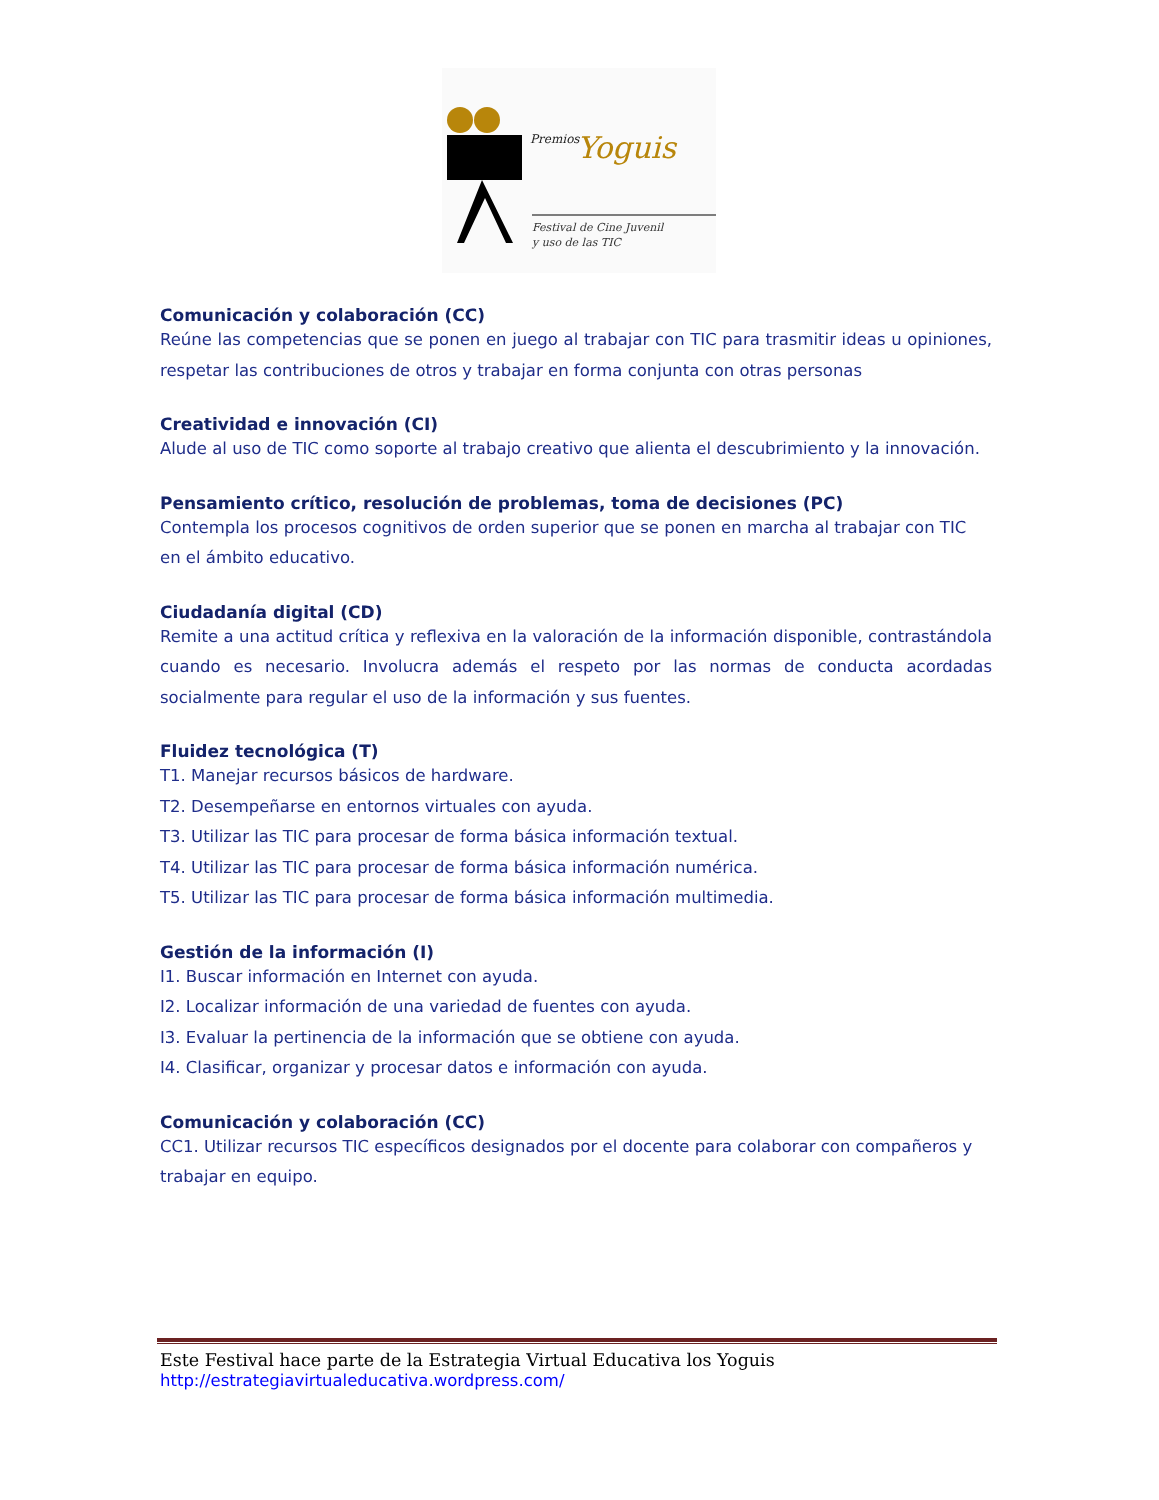Premios
Yoguis
Festival de Cine Juvenil
y uso de las TIC
Comunicación y colaboración (CC)
Reúne las competencias que se ponen en juego al trabajar con TIC para trasmitir ideas u opiniones, respetar las contribuciones de otros y trabajar en forma conjunta con otras personas
Creatividad e innovación (CI)
Alude al uso de TIC como soporte al trabajo creativo que alienta el descubrimiento y la innovación.
Pensamiento crítico, resolución de problemas, toma de decisiones (PC)
Contempla los procesos cognitivos de orden superior que se ponen en marcha al trabajar con TIC en el ámbito educativo.
Ciudadanía digital (CD)
Remite a una actitud crítica y reflexiva en la valoración de la información disponible, contrastándola cuando es necesario. Involucra además el respeto por las normas de conducta acordadas socialmente para regular el uso de la información y sus fuentes.
Fluidez tecnológica (T)
T1. Manejar recursos básicos de hardware.
T2. Desempeñarse en entornos virtuales con ayuda.
T3. Utilizar las TIC para procesar de forma básica información textual.
T4. Utilizar las TIC para procesar de forma básica información numérica.
T5. Utilizar las TIC para procesar de forma básica información multimedia.
Gestión de la información (I)
I1. Buscar información en Internet con ayuda.
I2. Localizar información de una variedad de fuentes con ayuda.
I3. Evaluar la pertinencia de la información que se obtiene con ayuda.
I4. Clasificar, organizar y procesar datos e información con ayuda.
Comunicación y colaboración (CC)
CC1. Utilizar recursos TIC específicos designados por el docente para colaborar con compañeros y trabajar en equipo.
Este Festival hace parte de la Estrategia Virtual Educativa los Yoguis
http://estrategiavirtualeducativa.wordpress.com/